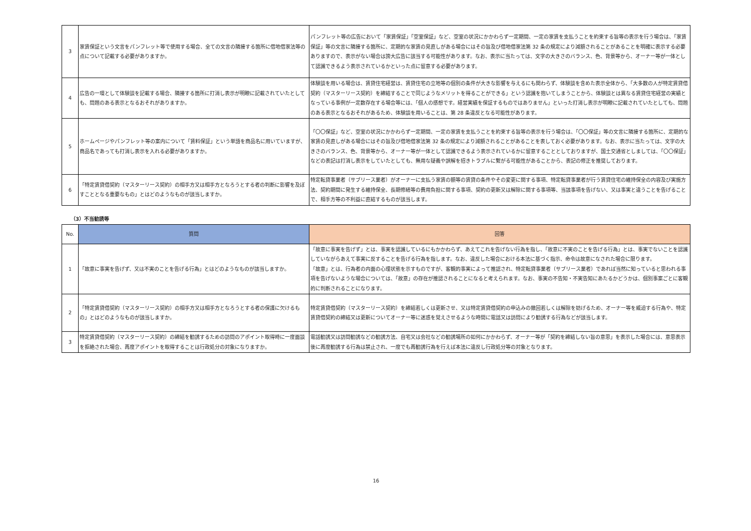| 3 | 家賃保証という文言をパンフレット等で使用する場合、全ての文言の隣接する箇所に借地借家法等の点について記載する必要がありますか。 | パンフレット等の広告において「家賃保証」「空室保証」など、空室の状況にかかわらず一定期間、一定の家賃を支払うことを約束する旨等の表示を行う場合は、「家賃保証」等の文言に隣接する箇所に、定期的な家賃の見直しがある場合にはその旨及び借地借家法第 32 条の規定により減額されることがあることを明確に表示する必要ありますので、表示がない場合は誇大広告に該当する可能性があります。なお、表示に当たっては、文字の大きさのバランス、色、背景等から、オーナー等が一体として認識できるよう表示されているかといった点に留意する必要があります。 |
| 4 | 広告の一環として体験談を記載する場合、隣接する箇所に打消し表示が明瞭に記載されていたとしても、問題のある表示となるおそれがありますか。 | 体験談を用いる場合は、賃貸住宅経営は、賃貸住宅の立地等の個別の条件が大きな影響を与えるにも関わらず、体験談を含めた表示全体から、「大多数の人が特定賃貸借契約（マスターリース契約）を締結することで同じようなメリットを得ることができる」という認識を抱いてしまうことから、体験談とは異なる賃貸住宅経営の実績となっている事例が一定数存在する場合等には、「個人の感想です。経営実績を保証するものではありません」といった打消し表示が明瞭に記載されていたとしても、問題のある表示となるおそれがあるため、体験談を用いることは、第 28 条違反となる可能性があります。 |
| 5 | ホームページやパンフレット等の案内について「賃料保証」という単語を商品名に用いていますが、商品名であっても打消し表示を入れる必要がありますか。 | 「〇〇保証」など、空室の状況にかかわらず一定期間、一定の家賃を支払うことを約束する旨等の表示を行う場合は、「〇〇保証」等の文言に隣接する箇所に、定期的な家賃の見直しがある場合にはその旨及び借地借家法第 32 条の規定により減額されることがあることを表しておく必要があります。なお、表示に当たっては、文字の大きさのバランス、色、背景等から、オーナー等が一体として認識できるよう表示されているかに留意することとしておりますが、国土交通省としましては、「〇〇保証」などの表記は打消し表示をしていたとしても、無用な疑義や誤解を招きトラブルに繋がる可能性があることから、表記の修正を推奨しております。 |
| 6 | 「特定賃貸借契約（マスターリース契約）の相手方又は相手方となろうとする者の判断に影響を及ぼすこととなる重要なもの」とはどのようなものが該当しますか。 | 特定転貸事業者（サブリース業者）がオーナーに支払う家賃の額等の賃貸の条件やその変更に関する事項、特定転貸事業者が行う賃貸住宅の維持保全の内容及び実施方法、契約期間に発生する維持保全、長期修繕等の費用負担に関する事項、契約の更新又は解除に関する事項等、当該事項を告げない、又は事実と違うことを告げることで、相手方等の不利益に直結するものが該当します。 |
（3）不当勧誘等
| No. | 質問 | 回答 |
| --- | --- | --- |
| 1 | 「故意に事実を告げず、又は不実のことを告げる行為」とはどのようなものが該当しますか。 | 「故意に事実を告げず」とは、事実を認識しているにもかかわらず、あえてこれを告げない行為を指し、「故意に不実のことを告げる行為」とは、事実でないことを認識していながらあえて事実に反することを告げる行為を指します。なお、違反した場合における本法に基づく指示、命令は故意になされた場合に限ります。 「故意」とは、行為者の内面の心理状態を示すものですが、客観的事実によって推認され、特定転貸事業者（サブリース業者）であれば当然に知っていると思われる事項を告げないような場合については、「故意」の存在が推認されることになると考えられます。なお、事実の不告知・不実告知にあたるかどうかは、個別事案ごとに客観的に判断されることになります。 |
| 2 | 「特定賃貸借契約（マスターリース契約）の相手方又は相手方となろうとする者の保護に欠けるもの」とはどのようなものが該当しますか。 | 特定賃貸借契約（マスターリース契約）を締結若しくは更新させ、又は特定賃貸借契約の申込みの撤回若しくは解除を妨げるため、オーナー等を威迫する行為や、特定賃貸借契約の締結又は更新についてオーナー等に迷惑を覚えさせるような時間に電話又は訪問により勧誘する行為などが該当します。 |
| 3 | 特定賃貸借契約（マスターリース契約）の締結を勧誘するための訪問のアポイント取得時に一度面談を拒絶された場合、再度アポイントを取得することは行政処分の対象になりますか。 | 電話勧誘又は訪問勧誘などの勧誘方法、自宅又は会社などの勧誘場所の如何にかかわらず、オーナー等が「契約を締結しない旨の意思」を表示した場合には、意思表示後に再度勧誘する行為は禁止され、一度でも再勧誘行為を行えば本法に違反し行政処分等の対象となります。 |
16